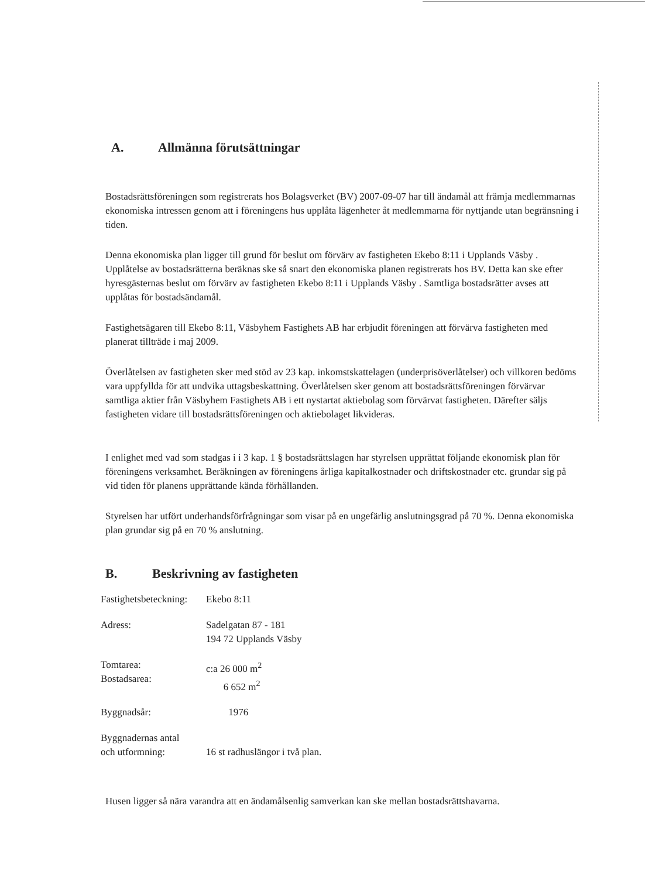A. Allmänna förutsättningar
Bostadsrättsföreningen som registrerats hos Bolagsverket (BV) 2007-09-07 har till ändamål att främja medlemmarnas ekonomiska intressen genom att i föreningens hus upplåta lägenheter åt medlemmarna för nyttjande utan begränsning i tiden.
Denna ekonomiska plan ligger till grund för beslut om förvärv av fastigheten Ekebo 8:11 i Upplands Väsby . Upplåtelse av bostadsrätterna beräknas ske så snart den ekonomiska planen registrerats hos BV. Detta kan ske efter hyresgästernas beslut om förvärv av fastigheten Ekebo 8:11 i Upplands Väsby . Samtliga bostadsrätter avses att upplåtas för bostadsändamål.
Fastighetsägaren till Ekebo 8:11, Väsbyhem Fastighets AB har erbjudit föreningen att förvärva fastigheten med planerat tillträde i maj 2009.
Överlåtelsen av fastigheten sker med stöd av 23 kap. inkomstskattelagen (underprisöverlåtelser) och villkoren bedöms vara uppfyllda för att undvika uttagsbeskattning. Överlåtelsen sker genom att bostadsrättsföreningen förvärvar samtliga aktier från Väsbyhem Fastighets AB i ett nystartat aktiebolag som förvärvat fastigheten. Därefter säljs fastigheten vidare till bostadsrättsföreningen och aktiebolaget likvideras.
I enlighet med vad som stadgas i i 3 kap. 1 § bostadsrättslagen har styrelsen upprättat följande ekonomisk plan för föreningens verksamhet. Beräkningen av föreningens årliga kapitalkostnader och driftskostnader etc. grundar sig på vid tiden för planens upprättande kända förhållanden.
Styrelsen har utfört underhandsförfrågningar som visar på en ungefärlig anslutningsgrad på 70 %. Denna ekonomiska plan grundar sig på en 70 % anslutning.
B. Beskrivning av fastigheten
| Fastighetsbeteckning: | Ekebo 8:11 |
| Adress: | Sadelgatan 87 - 181 194 72 Upplands Väsby |
| Tomtarea: Bostadsarea: | c:a 26 000 m<sup>2</sup> 6 652 m<sup>2</sup> |
| Byggnadsår: | 1976 |
| Byggnadernas antal och utformning: | 16 st radhuslängor i två plan. |
Husen ligger så nära varandra att en ändamålsenlig samverkan kan ske mellan bostadsrättshavarna.